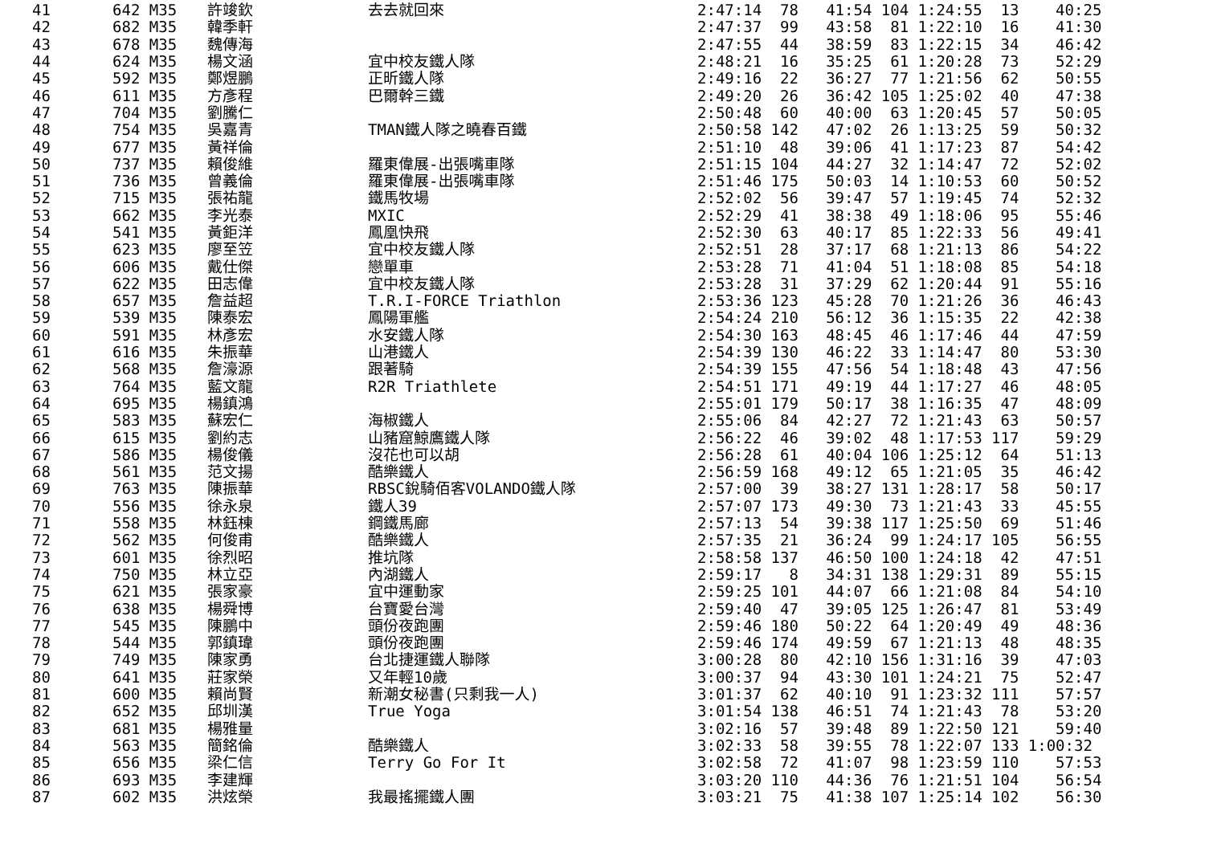| 41 | 642 M35 | 許竣欽 | 去去就回來 | 2:47:14 78 41:54 104 1:24:55 13 40:25 |
| 42 | 682 M35 | 韓季軒 | | 2:47:37 99 43:58 81 1:22:10 16 41:30 |
| 43 | 678 M35 | 魏傳海 | | 2:47:55 44 38:59 83 1:22:15 34 46:42 |
| 44 | 624 M35 | 楊文涵 | 宜中校友鐵人隊 | 2:48:21 16 35:25 61 1:20:28 73 52:29 |
| 45 | 592 M35 | 鄭煜鵬 | 正昕鐵人隊 | 2:49:16 22 36:27 77 1:21:56 62 50:55 |
| 46 | 611 M35 | 方彥程 | 巴爾幹三鐵 | 2:49:20 26 36:42 105 1:25:02 40 47:38 |
| 47 | 704 M35 | 劉騰仁 | | 2:50:48 60 40:00 63 1:20:45 57 50:05 |
| 48 | 754 M35 | 吳嘉青 | TMAN鐵人隊之曉春百鐵 | 2:50:58 142 47:02 26 1:13:25 59 50:32 |
| 49 | 677 M35 | 黃祥倫 | | 2:51:10 48 39:06 41 1:17:23 87 54:42 |
| 50 | 737 M35 | 賴俊維 | 羅東偉展-出張嘴車隊 | 2:51:15 104 44:27 32 1:14:47 72 52:02 |
| 51 | 736 M35 | 曾義倫 | 羅東偉展-出張嘴車隊 | 2:51:46 175 50:03 14 1:10:53 60 50:52 |
| 52 | 715 M35 | 張祐龍 | 鐵馬牧場 | 2:52:02 56 39:47 57 1:19:45 74 52:32 |
| 53 | 662 M35 | 李光泰 | MXIC | 2:52:29 41 38:38 49 1:18:06 95 55:46 |
| 54 | 541 M35 | 黃鉅洋 | 鳳凰快飛 | 2:52:30 63 40:17 85 1:22:33 56 49:41 |
| 55 | 623 M35 | 廖至笠 | 宜中校友鐵人隊 | 2:52:51 28 37:17 68 1:21:13 86 54:22 |
| 56 | 606 M35 | 戴仕傑 | 戀單車 | 2:53:28 71 41:04 51 1:18:08 85 54:18 |
| 57 | 622 M35 | 田志偉 | 宜中校友鐵人隊 | 2:53:28 31 37:29 62 1:20:44 91 55:16 |
| 58 | 657 M35 | 詹益超 | T.R.I-FORCE Triathlon | 2:53:36 123 45:28 70 1:21:26 36 46:43 |
| 59 | 539 M35 | 陳泰宏 | 鳳陽軍艦 | 2:54:24 210 56:12 36 1:15:35 22 42:38 |
| 60 | 591 M35 | 林彥宏 | 水安鐵人隊 | 2:54:30 163 48:45 46 1:17:46 44 47:59 |
| 61 | 616 M35 | 朱振華 | 山港鐵人 | 2:54:39 130 46:22 33 1:14:47 80 53:30 |
| 62 | 568 M35 | 詹濠源 | 跟著騎 | 2:54:39 155 47:56 54 1:18:48 43 47:56 |
| 63 | 764 M35 | 藍文龍 | R2R Triathlete | 2:54:51 171 49:19 44 1:17:27 46 48:05 |
| 64 | 695 M35 | 楊鎮鴻 | | 2:55:01 179 50:17 38 1:16:35 47 48:09 |
| 65 | 583 M35 | 蘇宏仁 | 海椒鐵人 | 2:55:06 84 42:27 72 1:21:43 63 50:57 |
| 66 | 615 M35 | 劉約志 | 山豬窟鯨鷹鐵人隊 | 2:56:22 46 39:02 48 1:17:53 117 59:29 |
| 67 | 586 M35 | 楊俊儀 | 沒花也可以胡 | 2:56:28 61 40:04 106 1:25:12 64 51:13 |
| 68 | 561 M35 | 范文揚 | 酷樂鐵人 | 2:56:59 168 49:12 65 1:21:05 35 46:42 |
| 69 | 763 M35 | 陳振華 | RBSC銳騎佰客VOLANDO鐵人隊 | 2:57:00 39 38:27 131 1:28:17 58 50:17 |
| 70 | 556 M35 | 徐永泉 | 鐵人39 | 2:57:07 173 49:30 73 1:21:43 33 45:55 |
| 71 | 558 M35 | 林鈺棟 | 鋼鐵馬廊 | 2:57:13 54 39:38 117 1:25:50 69 51:46 |
| 72 | 562 M35 | 何俊甫 | 酷樂鐵人 | 2:57:35 21 36:24 99 1:24:17 105 56:55 |
| 73 | 601 M35 | 徐烈昭 | 推坑隊 | 2:58:58 137 46:50 100 1:24:18 42 47:51 |
| 74 | 750 M35 | 林立亞 | 內湖鐵人 | 2:59:17 8 34:31 138 1:29:31 89 55:15 |
| 75 | 621 M35 | 張家豪 | 宜中運動家 | 2:59:25 101 44:07 66 1:21:08 84 54:10 |
| 76 | 638 M35 | 楊舜博 | 台寶愛台灣 | 2:59:40 47 39:05 125 1:26:47 81 53:49 |
| 77 | 545 M35 | 陳鵬中 | 頭份夜跑團 | 2:59:46 180 50:22 64 1:20:49 49 48:36 |
| 78 | 544 M35 | 郭鎮瑋 | 頭份夜跑團 | 2:59:46 174 49:59 67 1:21:13 48 48:35 |
| 79 | 749 M35 | 陳家勇 | 台北捷運鐵人聯隊 | 3:00:28 80 42:10 156 1:31:16 39 47:03 |
| 80 | 641 M35 | 莊家榮 | 又年輕10歲 | 3:00:37 94 43:30 101 1:24:21 75 52:47 |
| 81 | 600 M35 | 賴尚賢 | 新潮女秘書(只剩我一人) | 3:01:37 62 40:10 91 1:23:32 111 57:57 |
| 82 | 652 M35 | 邱圳漢 | True Yoga | 3:01:54 138 46:51 74 1:21:43 78 53:20 |
| 83 | 681 M35 | 楊雅量 | | 3:02:16 57 39:48 89 1:22:50 121 59:40 |
| 84 | 563 M35 | 簡銘倫 | 酷樂鐵人 | 3:02:33 58 39:55 78 1:22:07 133 1:00:32 |
| 85 | 656 M35 | 梁仁信 | Terry Go For It | 3:02:58 72 41:07 98 1:23:59 110 57:53 |
| 86 | 693 M35 | 李建輝 | | 3:03:20 110 44:36 76 1:21:51 104 56:54 |
| 87 | 602 M35 | 洪炫榮 | 我最搖擺鐵人團 | 3:03:21 75 41:38 107 1:25:14 102 56:30 |